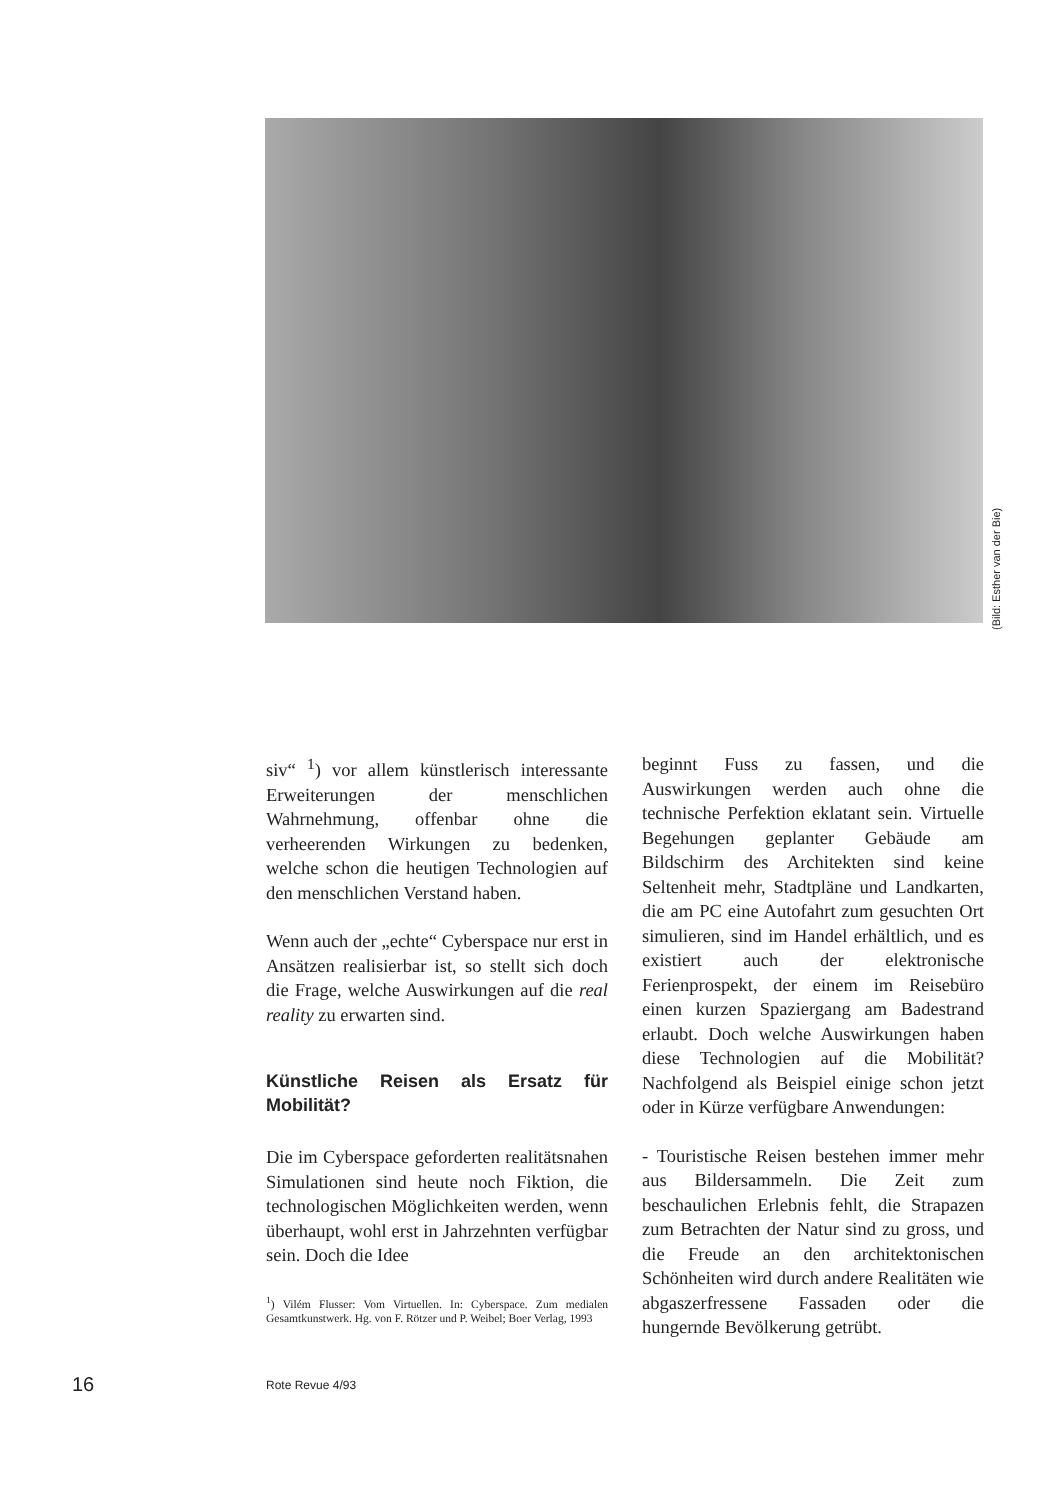(Bild: Esther van der Bie)
siv“ <sup>1</sup>) vor allem künstlerisch interessante Erweiterungen der menschlichen Wahrnehmung, offenbar ohne die verheerenden Wirkungen zu bedenken, welche schon die heutigen Technologien auf den menschlichen Verstand haben.
Wenn auch der „echte“ Cyberspace nur erst in Ansätzen realisierbar ist, so stellt sich doch die Frage, welche Auswirkungen auf die real reality zu erwarten sind.
Künstliche Reisen als Ersatz für Mobilität?
Die im Cyberspace geforderten realitätsnahen Simulationen sind heute noch Fiktion, die technologischen Möglichkeiten werden, wenn überhaupt, wohl erst in Jahrzehnten verfügbar sein. Doch die Idee
<sup>1</sup>) Vilém Flusser: Vom Virtuellen. In: Cyberspace. Zum medialen Gesamtkunstwerk. Hg. von F. Rötzer und P. Weibel; Boer Verlag, 1993
beginnt Fuss zu fassen, und die Auswirkungen werden auch ohne die technische Perfektion eklatant sein. Virtuelle Begehungen geplanter Gebäude am Bildschirm des Architekten sind keine Seltenheit mehr, Stadtpläne und Landkarten, die am PC eine Autofahrt zum gesuchten Ort simulieren, sind im Handel erhältlich, und es existiert auch der elektronische Ferienprospekt, der einem im Reisebüro einen kurzen Spaziergang am Badestrand erlaubt. Doch welche Auswirkungen haben diese Technologien auf die Mobilität? Nachfolgend als Beispiel einige schon jetzt oder in Kürze verfügbare Anwendungen:
- Touristische Reisen bestehen immer mehr aus Bildersammeln. Die Zeit zum beschaulichen Erlebnis fehlt, die Strapazen zum Betrachten der Natur sind zu gross, und die Freude an den architektonischen Schönheiten wird durch andere Realitäten wie abgaszerfressene Fassaden oder die hungernde Bevölkerung getrübt.
16 Rote Revue 4/93